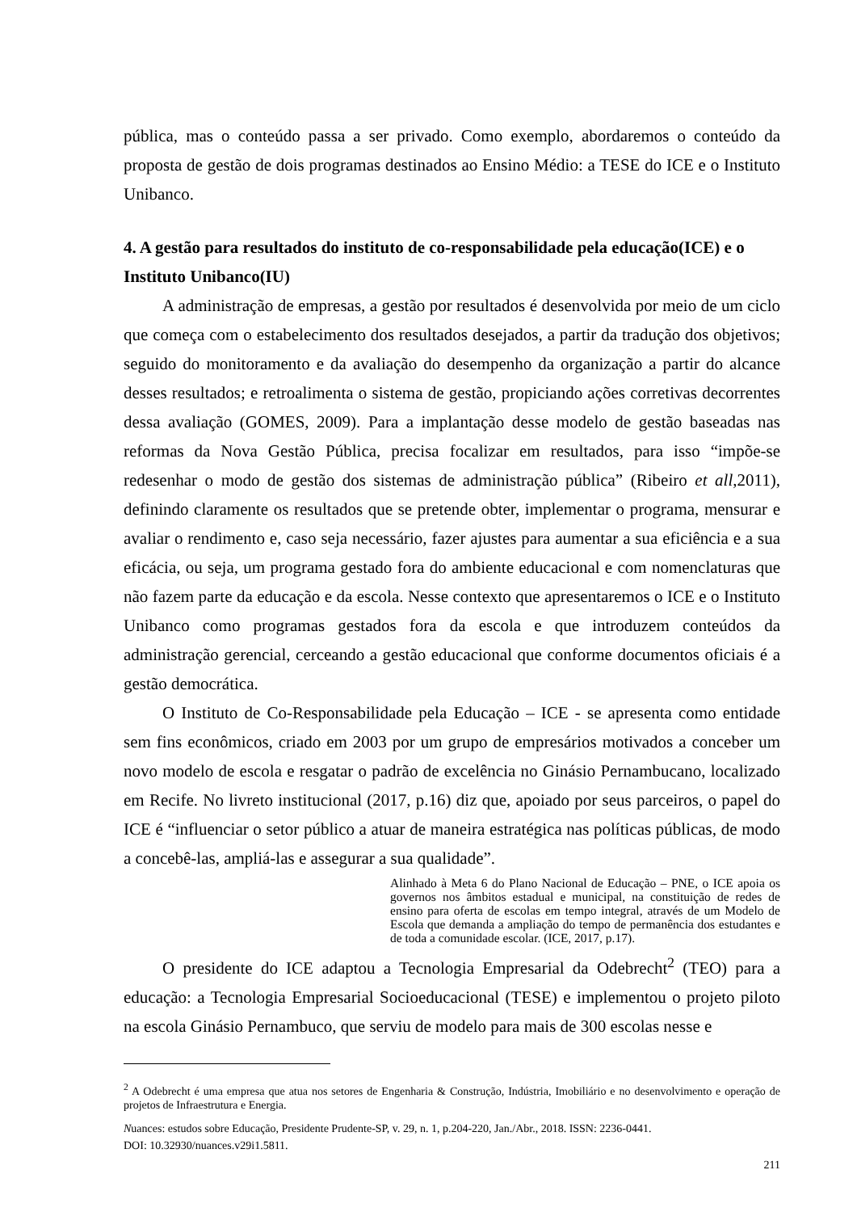pública, mas o conteúdo passa a ser privado. Como exemplo, abordaremos o conteúdo da proposta de gestão de dois programas destinados ao Ensino Médio: a TESE do ICE e o Instituto Unibanco.
4. A gestão para resultados do instituto de co-responsabilidade pela educação(ICE) e o Instituto Unibanco(IU)
A administração de empresas, a gestão por resultados é desenvolvida por meio de um ciclo que começa com o estabelecimento dos resultados desejados, a partir da tradução dos objetivos; seguido do monitoramento e da avaliação do desempenho da organização a partir do alcance desses resultados; e retroalimenta o sistema de gestão, propiciando ações corretivas decorrentes dessa avaliação (GOMES, 2009). Para a implantação desse modelo de gestão baseadas nas reformas da Nova Gestão Pública, precisa focalizar em resultados, para isso “impõe-se redesenhar o modo de gestão dos sistemas de administração pública” (Ribeiro et all,2011), definindo claramente os resultados que se pretende obter, implementar o programa, mensurar e avaliar o rendimento e, caso seja necessário, fazer ajustes para aumentar a sua eficiência e a sua eficácia, ou seja, um programa gestado fora do ambiente educacional e com nomenclaturas que não fazem parte da educação e da escola. Nesse contexto que apresentaremos o ICE e o Instituto Unibanco como programas gestados fora da escola e que introduzem conteúdos da administração gerencial, cerceando a gestão educacional que conforme documentos oficiais é a gestão democrática.
O Instituto de Co-Responsabilidade pela Educação – ICE - se apresenta como entidade sem fins econômicos, criado em 2003 por um grupo de empresários motivados a conceber um novo modelo de escola e resgatar o padrão de excelência no Ginásio Pernambucano, localizado em Recife. No livreto institucional (2017, p.16) diz que, apoiado por seus parceiros, o papel do ICE é “influenciar o setor público a atuar de maneira estratégica nas políticas públicas, de modo a concebê-las, ampliá-las e assegurar a sua qualidade”.
Alinhado à Meta 6 do Plano Nacional de Educação – PNE, o ICE apoia os governos nos âmbitos estadual e municipal, na constituição de redes de ensino para oferta de escolas em tempo integral, através de um Modelo de Escola que demanda a ampliação do tempo de permanência dos estudantes e de toda a comunidade escolar. (ICE, 2017, p.17).
O presidente do ICE adaptou a Tecnologia Empresarial da Odebrecht<sup>2</sup> (TEO) para a educação: a Tecnologia Empresarial Socioeducacional (TESE) e implementou o projeto piloto na escola Ginásio Pernambuco, que serviu de modelo para mais de 300 escolas nesse e
<sup>2</sup> A Odebrecht é uma empresa que atua nos setores de Engenharia & Construção, Indústria, Imobiliário e no desenvolvimento e operação de projetos de Infraestrutura e Energia.
Nuances: estudos sobre Educação, Presidente Prudente-SP, v. 29, n. 1, p.204-220, Jan./Abr., 2018. ISSN: 2236-0441.
DOI: 10.32930/nuances.v29i1.5811.
211